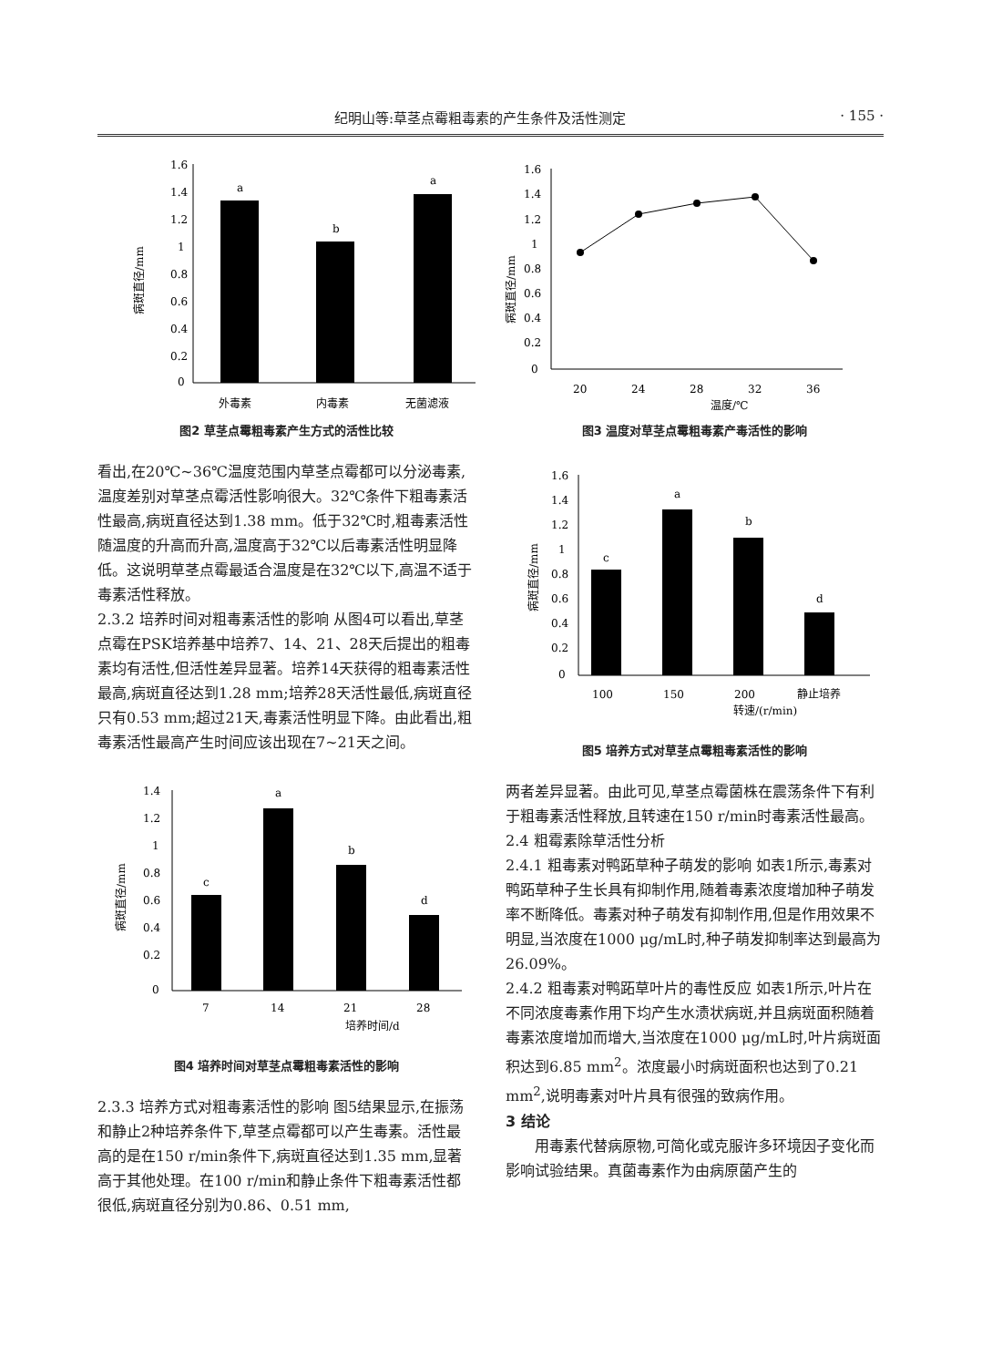纪明山等:草茎点霉粗毒素的产生条件及活性测定 · 155 ·
1.6
1.4
1.2
1
0.8
0.6
0.4
0.2
0
病斑直径/mm
a
b
a
外毒素
内毒素
无菌滤液
图2 草茎点霉粗毒素产生方式的活性比较
看出,在20℃~36℃温度范围内草茎点霉都可以分泌毒素,温度差别对草茎点霉活性影响很大。32℃条件下粗毒素活性最高,病斑直径达到1.38 mm。低于32℃时,粗毒素活性随温度的升高而升高,温度高于32℃以后毒素活性明显降低。这说明草茎点霉最适合温度是在32℃以下,高温不适于毒素活性释放。
2.3.2 培养时间对粗毒素活性的影响 从图4可以看出,草茎点霉在PSK培养基中培养7、14、21、28天后提出的粗毒素均有活性,但活性差异显著。培养14天获得的粗毒素活性最高,病斑直径达到1.28 mm;培养28天活性最低,病斑直径只有0.53 mm;超过21天,毒素活性明显下降。由此看出,粗毒素活性最高产生时间应该出现在7~21天之间。
1.4
1.2
1
0.8
0.6
0.4
0.2
0
病斑直径/mm
c
a
b
d
7
14
21
28
培养时间/d
图4 培养时间对草茎点霉粗毒素活性的影响
2.3.3 培养方式对粗毒素活性的影响 图5结果显示,在振荡和静止2种培养条件下,草茎点霉都可以产生毒素。活性最高的是在150 r/min条件下,病斑直径达到1.35 mm,显著高于其他处理。在100 r/min和静止条件下粗毒素活性都很低,病斑直径分别为0.86、0.51 mm,
1.6
1.4
1.2
1
0.8
0.6
0.4
0.2
0
病斑直径/mm
20
24
28
32
36
温度/℃
图3 温度对草茎点霉粗毒素产毒活性的影响
1.6
1.4
1.2
1
0.8
0.6
0.4
0.2
0
病斑直径/mm
c
a
b
d
100
150
200
静止培养
转速/(r/min)
图5 培养方式对草茎点霉粗毒素活性的影响
两者差异显著。由此可见,草茎点霉菌株在震荡条件下有利于粗毒素活性释放,且转速在150 r/min时毒素活性最高。
2.4 粗霉素除草活性分析
2.4.1 粗毒素对鸭跖草种子萌发的影响 如表1所示,毒素对鸭跖草种子生长具有抑制作用,随着毒素浓度增加种子萌发率不断降低。毒素对种子萌发有抑制作用,但是作用效果不明显,当浓度在1000 μg/mL时,种子萌发抑制率达到最高为26.09%。
2.4.2 粗毒素对鸭跖草叶片的毒性反应 如表1所示,叶片在不同浓度毒素作用下均产生水渍状病斑,并且病斑面积随着毒素浓度增加而增大,当浓度在1000 μg/mL时,叶片病斑面积达到6.85 mm<sup>2</sup>。浓度最小时病斑面积也达到了0.21 mm<sup>2</sup>,说明毒素对叶片具有很强的致病作用。
3 结论
用毒素代替病原物,可简化或克服许多环境因子变化而影响试验结果。真菌毒素作为由病原菌产生的